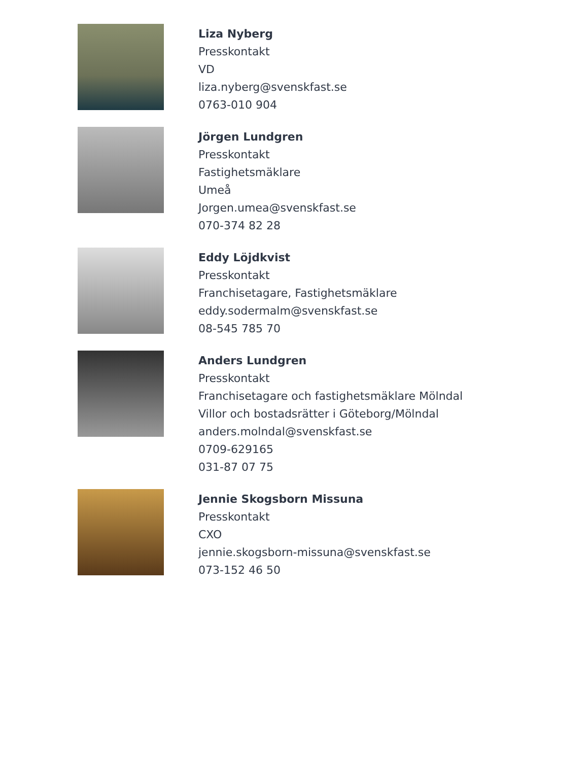Liza Nyberg
Presskontakt
VD
liza.nyberg@svenskfast.se
0763-010 904
Jörgen Lundgren
Presskontakt
Fastighetsmäklare
Umeå
Jorgen.umea@svenskfast.se
070-374 82 28
Eddy Löjdkvist
Presskontakt
Franchisetagare, Fastighetsmäklare
eddy.sodermalm@svenskfast.se
08-545 785 70
Anders Lundgren
Presskontakt
Franchisetagare och fastighetsmäklare Mölndal
Villor och bostadsrätter i Göteborg/Mölndal
anders.molndal@svenskfast.se
0709-629165
031-87 07 75
Jennie Skogsborn Missuna
Presskontakt
CXO
jennie.skogsborn-missuna@svenskfast.se
073-152 46 50